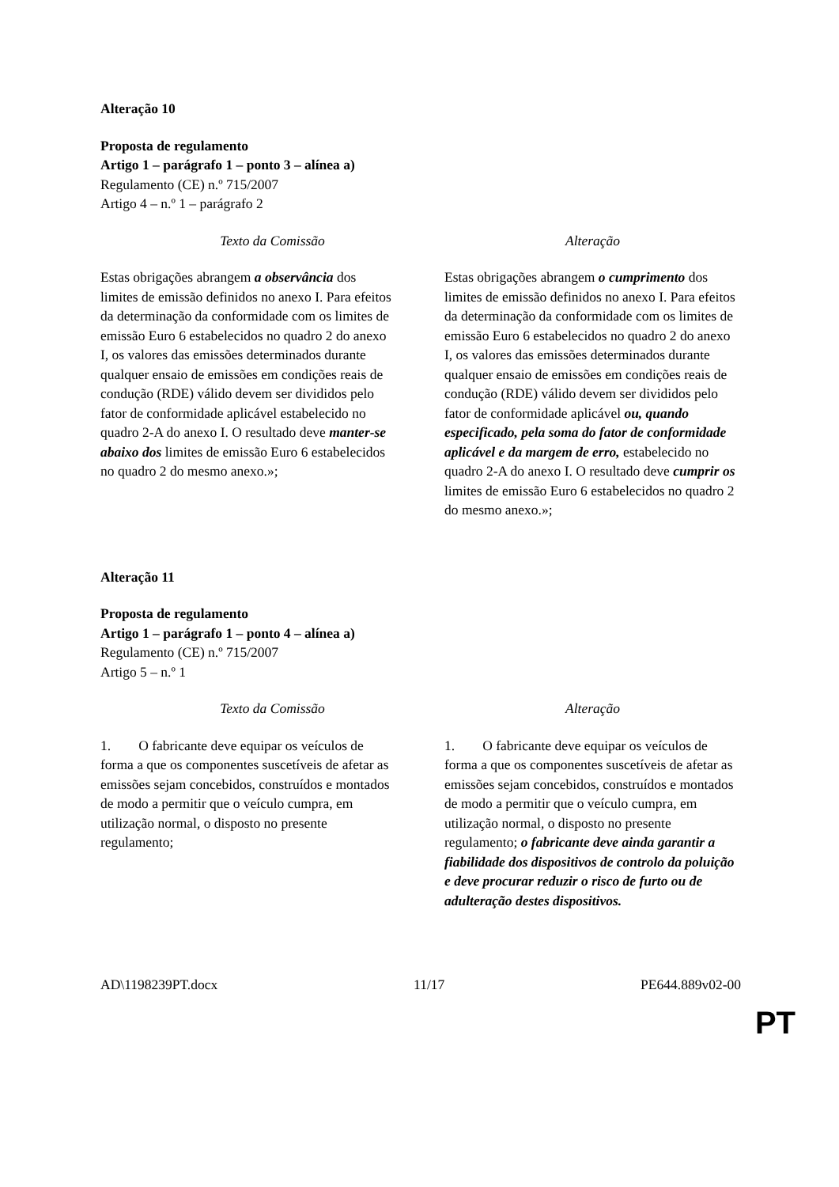Alteração 10
Proposta de regulamento
Artigo 1 – parágrafo 1 – ponto 3 – alínea a)
Regulamento (CE) n.º 715/2007
Artigo 4 – n.º 1 – parágrafo 2
| Texto da Comissão | Alteração |
| --- | --- |
| Estas obrigações abrangem a observância dos limites de emissão definidos no anexo I. Para efeitos da determinação da conformidade com os limites de emissão Euro 6 estabelecidos no quadro 2 do anexo I, os valores das emissões determinados durante qualquer ensaio de emissões em condições reais de condução (RDE) válido devem ser divididos pelo fator de conformidade aplicável estabelecido no quadro 2-A do anexo I. O resultado deve manter-se abaixo dos limites de emissão Euro 6 estabelecidos no quadro 2 do mesmo anexo.»; | Estas obrigações abrangem o cumprimento dos limites de emissão definidos no anexo I. Para efeitos da determinação da conformidade com os limites de emissão Euro 6 estabelecidos no quadro 2 do anexo I, os valores das emissões determinados durante qualquer ensaio de emissões em condições reais de condução (RDE) válido devem ser divididos pelo fator de conformidade aplicável ou, quando especificado, pela soma do fator de conformidade aplicável e da margem de erro, estabelecido no quadro 2-A do anexo I. O resultado deve cumprir os limites de emissão Euro 6 estabelecidos no quadro 2 do mesmo anexo.»; |
Alteração 11
Proposta de regulamento
Artigo 1 – parágrafo 1 – ponto 4 – alínea a)
Regulamento (CE) n.º 715/2007
Artigo 5 – n.º 1
| Texto da Comissão | Alteração |
| --- | --- |
| 1. O fabricante deve equipar os veículos de forma a que os componentes suscetíveis de afetar as emissões sejam concebidos, construídos e montados de modo a permitir que o veículo cumpra, em utilização normal, o disposto no presente regulamento; | 1. O fabricante deve equipar os veículos de forma a que os componentes suscetíveis de afetar as emissões sejam concebidos, construídos e montados de modo a permitir que o veículo cumpra, em utilização normal, o disposto no presente regulamento; o fabricante deve ainda garantir a fiabilidade dos dispositivos de controlo da poluição e deve procurar reduzir o risco de furto ou de adulteração destes dispositivos. |
AD\1198239PT.docx 11/17 PE644.889v02-00
PT